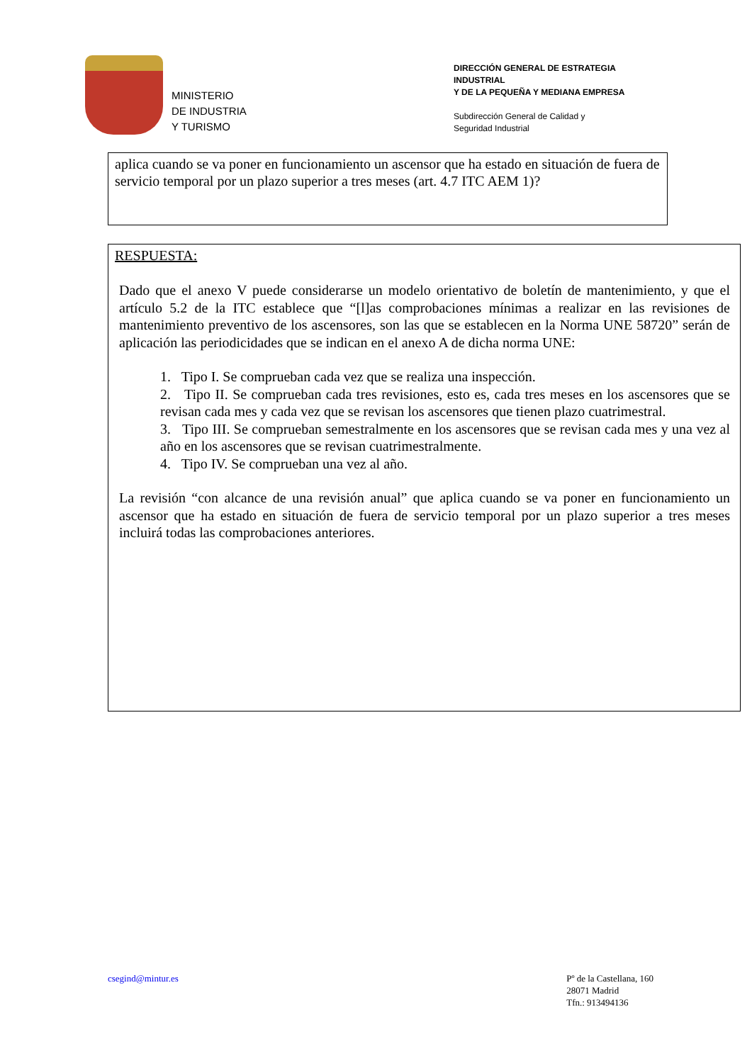MINISTERIO
DE INDUSTRIA
Y TURISMO
DIRECCIÓN GENERAL DE ESTRATEGIA INDUSTRIAL
Y DE LA PEQUEÑA Y MEDIANA EMPRESA
Subdirección General de Calidad y
Seguridad Industrial
aplica cuando se va poner en funcionamiento un ascensor que ha estado en situación de fuera de servicio temporal por un plazo superior a tres meses (art. 4.7 ITC AEM 1)?
RESPUESTA:
Dado que el anexo V puede considerarse un modelo orientativo de boletín de mantenimiento, y que el artículo 5.2 de la ITC establece que “[l]as comprobaciones mínimas a realizar en las revisiones de mantenimiento preventivo de los ascensores, son las que se establecen en la Norma UNE 58720” serán de aplicación las periodicidades que se indican en el anexo A de dicha norma UNE:
1. Tipo I. Se comprueban cada vez que se realiza una inspección.
2. Tipo II. Se comprueban cada tres revisiones, esto es, cada tres meses en los ascensores que se revisan cada mes y cada vez que se revisan los ascensores que tienen plazo cuatrimestral.
3. Tipo III. Se comprueban semestralmente en los ascensores que se revisan cada mes y una vez al año en los ascensores que se revisan cuatrimestralmente.
4. Tipo IV. Se comprueban una vez al año.
La revisión “con alcance de una revisión anual” que aplica cuando se va poner en funcionamiento un ascensor que ha estado en situación de fuera de servicio temporal por un plazo superior a tres meses incluirá todas las comprobaciones anteriores.
csegind@mintur.es Pº de la Castellana, 160
28071 Madrid
Tfn.: 913494136